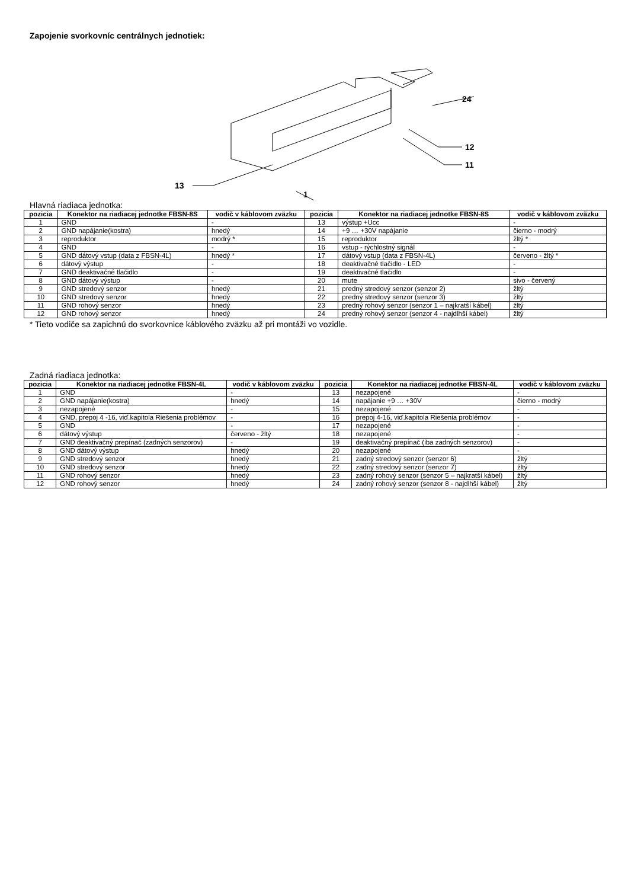Zapojenie svorkovníc centrálnych jednotiek:
24
12
11
13
1
Hlavná riadiaca jednotka:
| pozicia | Konektor na riadiacej jednotke FBSN-8S | vodič v káblovom zväzku | pozicia | Konektor na riadiacej jednotke FBSN-8S | vodič v káblovom zväzku |
| --- | --- | --- | --- | --- | --- |
| 1 | GND | - | 13 | výstup +Ucc | - |
| 2 | GND napájanie(kostra) | hnedý | 14 | +9 … +30V napájanie | čierno - modrý |
| 3 | reproduktor | modrý * | 15 | reproduktor | žltý * |
| 4 | GND | - | 16 | vstup - rýchlostný signál | - |
| 5 | GND dátový vstup (data z FBSN-4L) | hnedý * | 17 | dátový vstup (data z FBSN-4L) | červeno - žltý * |
| 6 | dátový výstup | - | 18 | deaktivačné tlačidlo - LED | - |
| 7 | GND deaktivačné tlačidlo | - | 19 | deaktivačné tlačidlo | - |
| 8 | GND dátový výstup | - | 20 | mute | sivo - červený |
| 9 | GND stredový senzor | hnedý | 21 | predný stredový senzor (senzor 2) | žltý |
| 10 | GND stredový senzor | hnedý | 22 | predný stredový senzor (senzor 3) | žltý |
| 11 | GND rohový senzor | hnedý | 23 | predný rohový senzor (senzor 1 – najkratší kábel) | žltý |
| 12 | GND rohový senzor | hnedý | 24 | predný rohový senzor (senzor 4 - najdlhší kábel) | žltý |
* Tieto vodiče sa zapichnú do svorkovnice káblového zväzku až pri montáži vo vozidle.
Zadná riadiaca jednotka:
| pozicia | Konektor na riadiacej jednotke FBSN-4L | vodič v káblovom zväzku | pozicia | Konektor na riadiacej jednotke FBSN-4L | vodič v káblovom zväzku |
| --- | --- | --- | --- | --- | --- |
| 1 | GND | - | 13 | nezapojené | - |
| 2 | GND napájanie(kostra) | hnedý | 14 | napájanie +9 … +30V | čierno - modrý |
| 3 | nezapojené | - | 15 | nezapojené | - |
| 4 | GND, prepoj 4 -16, viď.kapitola Riešenia problémov | - | 16 | prepoj 4-16, viď.kapitola Riešenia problémov | - |
| 5 | GND | - | 17 | nezapojené | - |
| 6 | dátový výstup | červeno - žltý | 18 | nezapojené | - |
| 7 | GND deaktivačný prepínač (zadných senzorov) | - | 19 | deaktivačný prepínač (iba zadných senzorov) | - |
| 8 | GND dátový výstup | hnedý | 20 | nezapojené | - |
| 9 | GND stredový senzor | hnedý | 21 | zadný stredový senzor (senzor 6) | žltý |
| 10 | GND stredový senzor | hnedý | 22 | zadný stredový senzor (senzor 7) | žltý |
| 11 | GND rohový senzor | hnedý | 23 | zadný rohový senzor (senzor 5 – najkratší kábel) | žltý |
| 12 | GND rohový senzor | hnedý | 24 | zadný rohový senzor (senzor 8 - najdlhší kábel) | žltý |